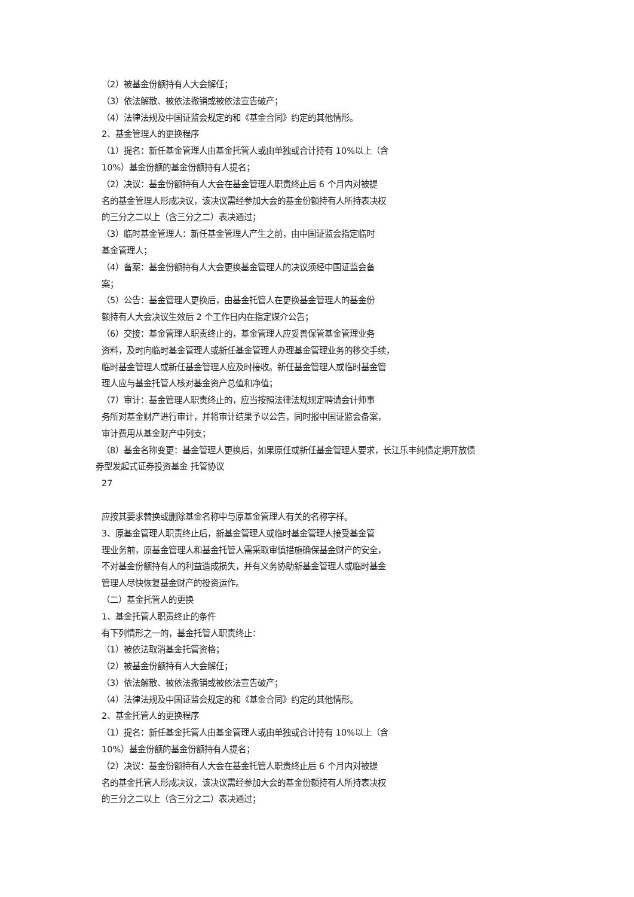（2）被基金份额持有人大会解任；
（3）依法解散、被依法撤销或被依法宣告破产；
（4）法律法规及中国证监会规定的和《基金合同》约定的其他情形。
2、基金管理人的更换程序
（1）提名：新任基金管理人由基金托管人或由单独或合计持有 10%以上（含
10%）基金份额的基金份额持有人提名；
（2）决议：基金份额持有人大会在基金管理人职责终止后 6 个月内对被提
名的基金管理人形成决议，该决议需经参加大会的基金份额持有人所持表决权
的三分之二以上（含三分之二）表决通过；
（3）临时基金管理人：新任基金管理人产生之前，由中国证监会指定临时
基金管理人；
（4）备案：基金份额持有人大会更换基金管理人的决议须经中国证监会备
案；
（5）公告：基金管理人更换后，由基金托管人在更换基金管理人的基金份
额持有人大会决议生效后 2 个工作日内在指定媒介公告；
（6）交接：基金管理人职责终止的，基金管理人应妥善保管基金管理业务
资料，及时向临时基金管理人或新任基金管理人办理基金管理业务的移交手续，
临时基金管理人或新任基金管理人应及时接收。新任基金管理人或临时基金管
理人应与基金托管人核对基金资产总值和净值；
（7）审计：基金管理人职责终止的，应当按照法律法规规定聘请会计师事
务所对基金财产进行审计，并将审计结果予以公告，同时报中国证监会备案，
审计费用从基金财产中列支；
（8）基金名称变更：基金管理人更换后，如果原任或新任基金管理人要求，长江乐丰纯债定期开放债
券型发起式证券投资基金 托管协议
27
应按其要求替换或删除基金名称中与原基金管理人有关的名称字样。
3、原基金管理人职责终止后，新基金管理人或临时基金管理人接受基金管
理业务前，原基金管理人和基金托管人需采取审慎措施确保基金财产的安全，
不对基金份额持有人的利益造成损失，并有义务协助新基金管理人或临时基金
管理人尽快恢复基金财产的投资运作。
（二）基金托管人的更换
1、基金托管人职责终止的条件
有下列情形之一的，基金托管人职责终止：
（1）被依法取消基金托管资格；
（2）被基金份额持有人大会解任；
（3）依法解散、被依法撤销或被依法宣告破产；
（4）法律法规及中国证监会规定的和《基金合同》约定的其他情形。
2、基金托管人的更换程序
（1）提名：新任基金托管人由基金管理人或由单独或合计持有 10%以上（含
10%）基金份额的基金份额持有人提名；
（2）决议：基金份额持有人大会在基金托管人职责终止后 6 个月内对被提
名的基金托管人形成决议，该决议需经参加大会的基金份额持有人所持表决权
的三分之二以上（含三分之二）表决通过；